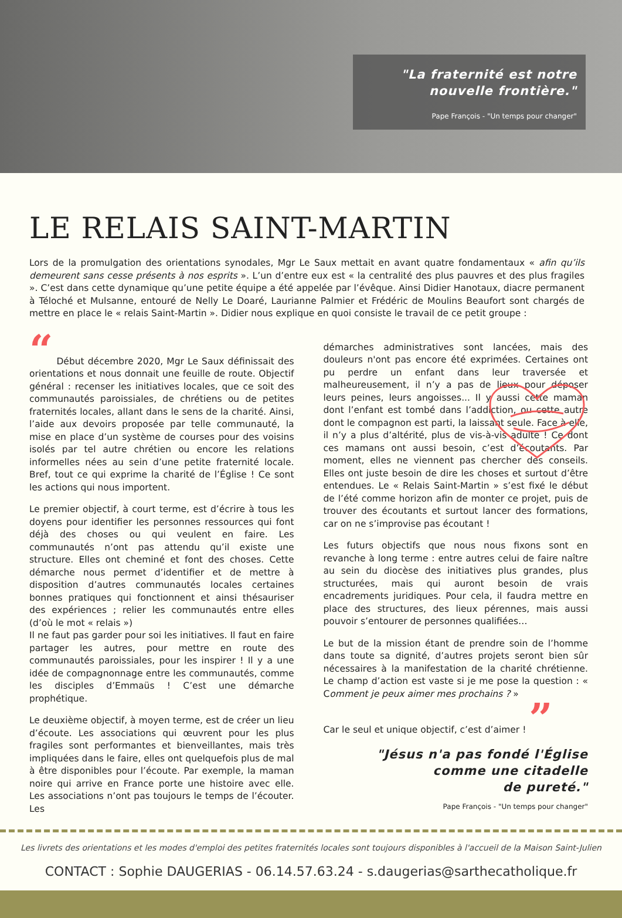"La fraternité est notre
nouvelle frontière."
Pape François - "Un temps pour changer"
LE RELAIS SAINT-MARTIN
Lors de la promulgation des orientations synodales, Mgr Le Saux mettait en avant quatre fondamentaux « afin qu’ils demeurent sans cesse présents à nos esprits ». L’un d’entre eux est « la centralité des plus pauvres et des plus fragiles ». C’est dans cette dynamique qu’une petite équipe a été appelée par l’évêque. Ainsi Didier Hanotaux, diacre permanent à Téloché et Mulsanne, entouré de Nelly Le Doaré, Laurianne Palmier et Frédéric de Moulins Beaufort sont chargés de mettre en place le « relais Saint-Martin ». Didier nous explique en quoi consiste le travail de ce petit groupe :
“ Début décembre 2020, Mgr Le Saux définissait des orientations et nous donnait une feuille de route. Objectif général : recenser les initiatives locales, que ce soit des communautés paroissiales, de chrétiens ou de petites fraternités locales, allant dans le sens de la charité. Ainsi, l’aide aux devoirs proposée par telle communauté, la mise en place d’un système de courses pour des voisins isolés par tel autre chrétien ou encore les relations informelles nées au sein d’une petite fraternité locale. Bref, tout ce qui exprime la charité de l’Église ! Ce sont les actions qui nous importent.
Le premier objectif, à court terme, est d’écrire à tous les doyens pour identifier les personnes ressources qui font déjà des choses ou qui veulent en faire. Les communautés n’ont pas attendu qu’il existe une structure. Elles ont cheminé et font des choses. Cette démarche nous permet d’identifier et de mettre à disposition d’autres communautés locales certaines bonnes pratiques qui fonctionnent et ainsi thésauriser des expériences ; relier les communautés entre elles (d’où le mot « relais »)
Il ne faut pas garder pour soi les initiatives. Il faut en faire partager les autres, pour mettre en route des communautés paroissiales, pour les inspirer ! Il y a une idée de compagnonnage entre les communautés, comme les disciples d’Emmaüs ! C’est une démarche prophétique.
Le deuxième objectif, à moyen terme, est de créer un lieu d’écoute. Les associations qui œuvrent pour les plus fragiles sont performantes et bienveillantes, mais très impliquées dans le faire, elles ont quelquefois plus de mal à être disponibles pour l’écoute. Par exemple, la maman noire qui arrive en France porte une histoire avec elle. Les associations n’ont pas toujours le temps de l’écouter. Les
démarches administratives sont lancées, mais des douleurs n'ont pas encore été exprimées. Certaines ont pu perdre un enfant dans leur traversée et malheureusement, il n’y a pas de lieux pour déposer leurs peines, leurs angoisses... Il y aussi cette maman dont l’enfant est tombé dans l’addiction, ou cette autre dont le compagnon est parti, la laissant seule. Face à elle, il n’y a plus d’altérité, plus de vis-à-vis adulte ! Ce dont ces mamans ont aussi besoin, c’est d’écoutants. Par moment, elles ne viennent pas chercher des conseils. Elles ont juste besoin de dire les choses et surtout d’être entendues. Le « Relais Saint-Martin » s’est fixé le début de l’été comme horizon afin de monter ce projet, puis de trouver des écoutants et surtout lancer des formations, car on ne s’improvise pas écoutant !
Les futurs objectifs que nous nous fixons sont en revanche à long terme : entre autres celui de faire naître au sein du diocèse des initiatives plus grandes, plus structurées, mais qui auront besoin de vrais encadrements juridiques. Pour cela, il faudra mettre en place des structures, des lieux pérennes, mais aussi pouvoir s’entourer de personnes qualifiées…
Le but de la mission étant de prendre soin de l’homme dans toute sa dignité, d’autres projets seront bien sûr nécessaires à la manifestation de la charité chrétienne. Le champ d’action est vaste si je me pose la question : « Comment je peux aimer mes prochains ? »
Car le seul et unique objectif, c’est d’aimer ! ”
"Jésus n'a pas fondé l'Église
comme une citadelle
de pureté."
Pape François - "Un temps pour changer"
Les livrets des orientations et les modes d'emploi des petites fraternités locales sont toujours disponibles à l'accueil de la Maison Saint-Julien
CONTACT : Sophie DAUGERIAS - 06.14.57.63.24 - s.daugerias@sarthecatholique.fr